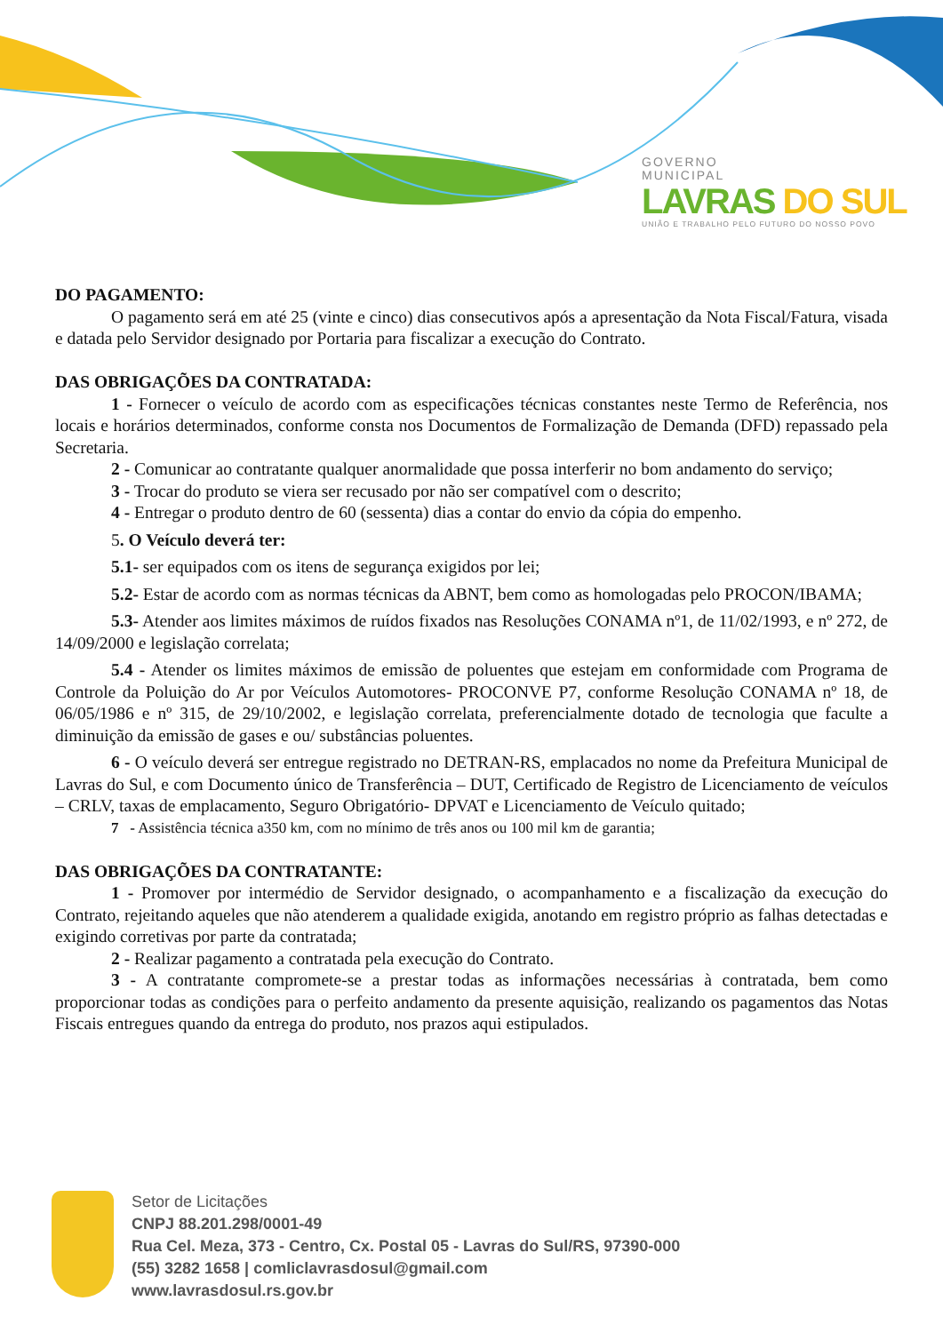GOVERNO
MUNICIPAL
LAVRAS DO SUL
UNIÃO E TRABALHO PELO FUTURO DO NOSSO POVO
DO PAGAMENTO:
O pagamento será em até 25 (vinte e cinco) dias consecutivos após a apresentação da Nota Fiscal/Fatura, visada e datada pelo Servidor designado por Portaria para fiscalizar a execução do Contrato.
DAS OBRIGAÇÕES DA CONTRATADA:
1 - Fornecer o veículo de acordo com as especificações técnicas constantes neste Termo de Referência, nos locais e horários determinados, conforme consta nos Documentos de Formalização de Demanda (DFD) repassado pela Secretaria.
2 - Comunicar ao contratante qualquer anormalidade que possa interferir no bom andamento do serviço;
3 - Trocar do produto se viera ser recusado por não ser compatível com o descrito;
4 - Entregar o produto dentro de 60 (sessenta) dias a contar do envio da cópia do empenho.
5. O Veículo deverá ter:
5.1- ser equipados com os itens de segurança exigidos por lei;
5.2- Estar de acordo com as normas técnicas da ABNT, bem como as homologadas pelo PROCON/IBAMA;
5.3- Atender aos limites máximos de ruídos fixados nas Resoluções CONAMA nº1, de 11/02/1993, e nº 272, de 14/09/2000 e legislação correlata;
5.4 - Atender os limites máximos de emissão de poluentes que estejam em conformidade com Programa de Controle da Poluição do Ar por Veículos Automotores- PROCONVE P7, conforme Resolução CONAMA nº 18, de 06/05/1986 e nº 315, de 29/10/2002, e legislação correlata, preferencialmente dotado de tecnologia que faculte a diminuição da emissão de gases e ou/ substâncias poluentes.
6 - O veículo deverá ser entregue registrado no DETRAN-RS, emplacados no nome da Prefeitura Municipal de Lavras do Sul, e com Documento único de Transferência – DUT, Certificado de Registro de Licenciamento de veículos – CRLV, taxas de emplacamento, Seguro Obrigatório- DPVAT e Licenciamento de Veículo quitado;
7 - Assistência técnica a350 km, com no mínimo de três anos ou 100 mil km de garantia;
DAS OBRIGAÇÕES DA CONTRATANTE:
1 - Promover por intermédio de Servidor designado, o acompanhamento e a fiscalização da execução do Contrato, rejeitando aqueles que não atenderem a qualidade exigida, anotando em registro próprio as falhas detectadas e exigindo corretivas por parte da contratada;
2 - Realizar pagamento a contratada pela execução do Contrato.
3 - A contratante compromete-se a prestar todas as informações necessárias à contratada, bem como proporcionar todas as condições para o perfeito andamento da presente aquisição, realizando os pagamentos das Notas Fiscais entregues quando da entrega do produto, nos prazos aqui estipulados.
Setor de Licitações
CNPJ 88.201.298/0001-49
Rua Cel. Meza, 373 - Centro, Cx. Postal 05 - Lavras do Sul/RS, 97390-000
(55) 3282 1658 | comliclavrasdosul@gmail.com
www.lavrasdosul.rs.gov.br